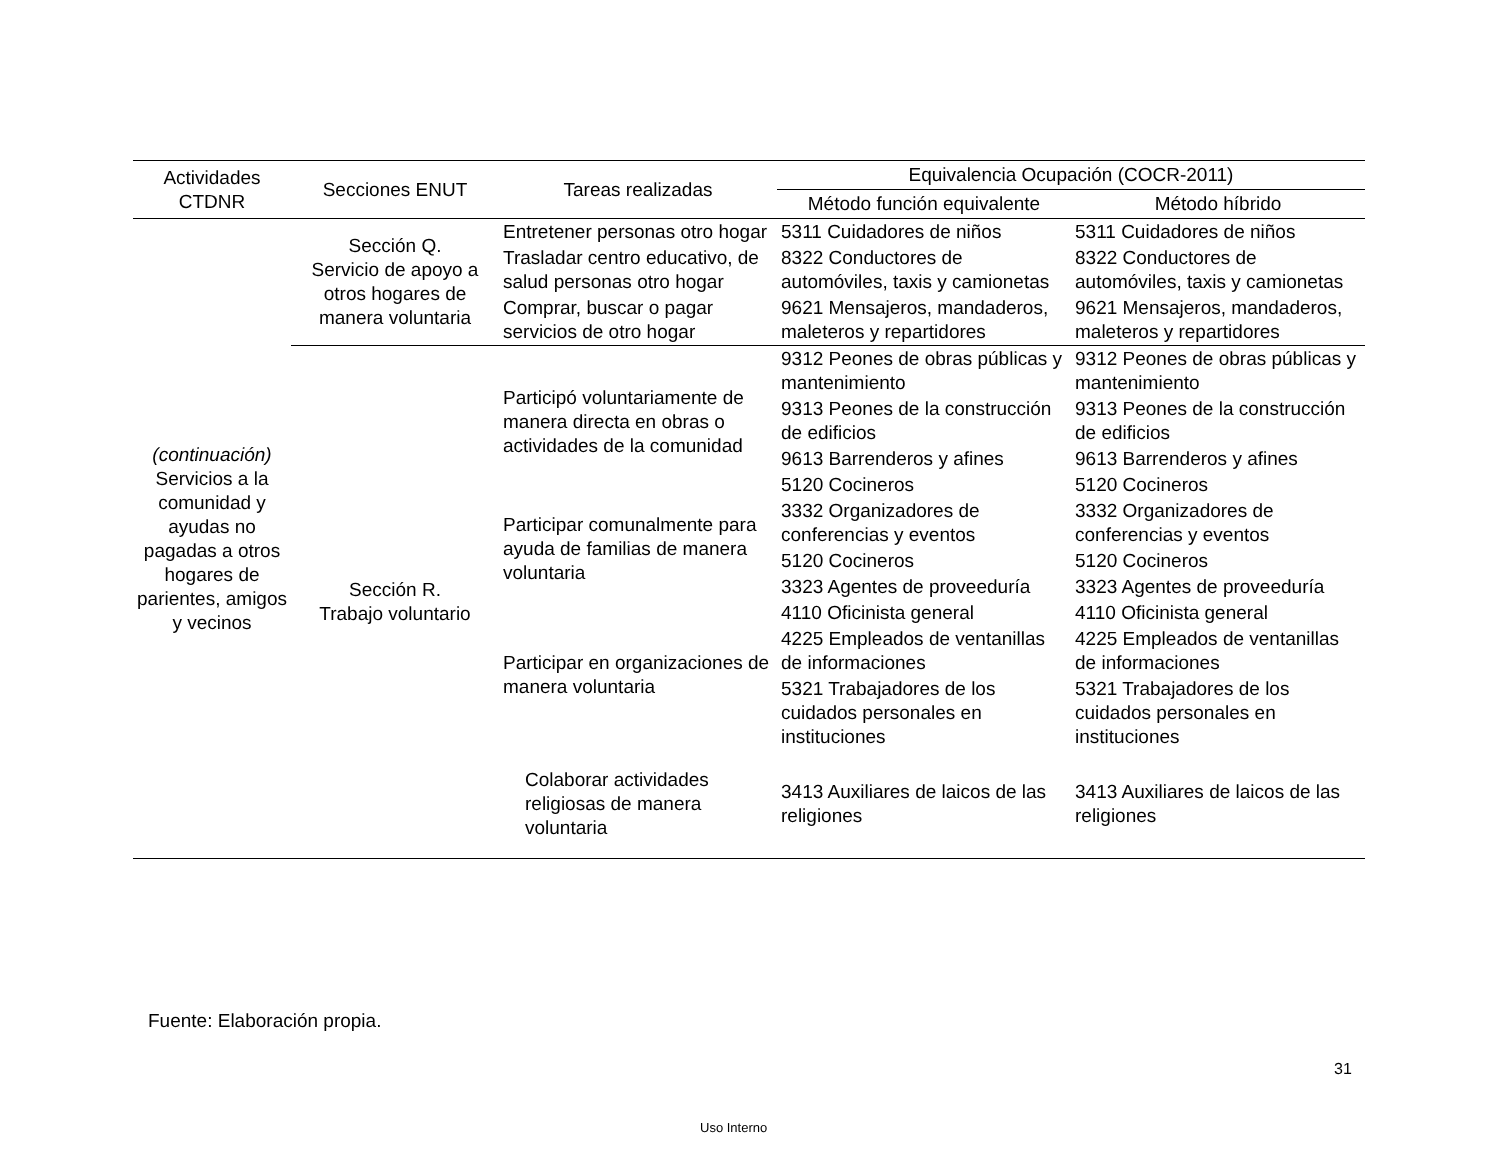| Actividades CTDNR | Secciones ENUT | Tareas realizadas | Equivalencia Ocupación (COCR-2011) | |
| --- | --- | --- | --- | --- |
| | | | Método función equivalente | Método híbrido |
| (continuación) Servicios a la comunidad y ayudas no pagadas a otros hogares de parientes, amigos y vecinos | Sección Q. Servicio de apoyo a otros hogares de manera voluntaria | Entretener personas otro hogar | 5311 Cuidadores de niños | 5311 Cuidadores de niños |
| | | Trasladar centro educativo, de salud personas otro hogar | 8322 Conductores de automóviles, taxis y camionetas | 8322 Conductores de automóviles, taxis y camionetas |
| | | Comprar, buscar o pagar servicios de otro hogar | 9621 Mensajeros, mandaderos, maleteros y repartidores | 9621 Mensajeros, mandaderos, maleteros y repartidores |
| | Sección R. Trabajo voluntario | Participó voluntariamente de manera directa en obras o actividades de la comunidad | 9312 Peones de obras públicas y mantenimiento | 9312 Peones de obras públicas y mantenimiento |
| | | | 9313 Peones de la construcción de edificios | 9313 Peones de la construcción de edificios |
| | | | 9613 Barrenderos y afines | 9613 Barrenderos y afines |
| | | | 5120 Cocineros | 5120 Cocineros |
| | | Participar comunalmente para ayuda de familias de manera voluntaria | 3332 Organizadores de conferencias y eventos | 3332 Organizadores de conferencias y eventos |
| | | | 5120 Cocineros | 5120 Cocineros |
| | | | 3323 Agentes de proveeduría | 3323 Agentes de proveeduría |
| | | Participar en organizaciones de manera voluntaria | 4110 Oficinista general | 4110 Oficinista general |
| | | | 4225 Empleados de ventanillas de informaciones | 4225 Empleados de ventanillas de informaciones |
| | | | 5321 Trabajadores de los cuidados personales en instituciones | 5321 Trabajadores de los cuidados personales en instituciones |
| | | Colaborar actividades religiosas de manera voluntaria | 3413 Auxiliares de laicos de las religiones | 3413 Auxiliares de laicos de las religiones |
Fuente: Elaboración propia.
31
Uso Interno